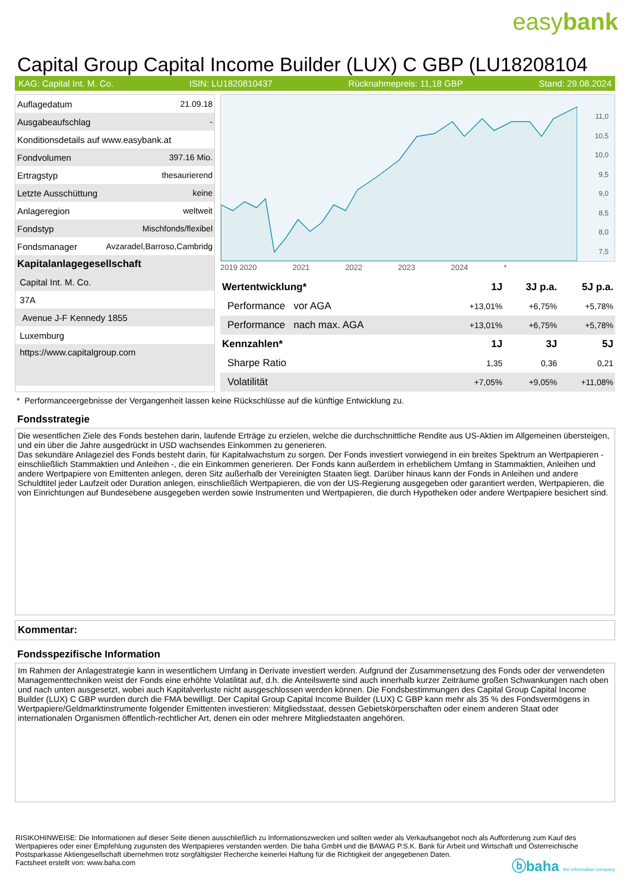easybank
Capital Group Capital Income Builder (LUX) C GBP (LU18208104
KAG: Capital Int. M. Co. ISIN: LU1820810437 Rücknahmepreis: 11,18 GBP Stand: 29.08.2024
| Auflagedatum | 21.09.18 |
| Ausgabeaufschlag | - |
| Konditionsdetails auf www.easybank.at | |
| Fondvolumen | 397.16 Mio. |
| Ertragstyp | thesaurierend |
| Letzte Ausschüttung | keine |
| Anlageregion | weltweit |
| Fondstyp | Mischfonds/flexibel |
| Fondsmanager | Avzaradel,Barroso,Cambridg |
| Kapitalanlagegesellschaft | |
| Capital Int. M. Co. | |
| 37A | |
| Avenue J-F Kennedy 1855 | |
| Luxemburg | |
| https://www.capitalgroup.com | |
11,0
10,5
10,0
9,5
9,0
8,5
8,0
7,5
2019 2020 2021 2022 2023 2024 *
| Wertentwicklung* | 1J | 3J p.a. | 5J p.a. |
| --- | --- | --- | --- |
| Performance vor AGA | +13,01% | +6,75% | +5,78% |
| Performance nach max. AGA | +13,01% | +6,75% | +5,78% |
| Kennzahlen* | 1J | 3J | 5J |
| Sharpe Ratio | 1,35 | 0,36 | 0,21 |
| Volatilität | +7,05% | +9,05% | +11,08% |
* Performanceergebnisse der Vergangenheit lassen keine Rückschlüsse auf die künftige Entwicklung zu.
Fondsstrategie
Die wesentlichen Ziele des Fonds bestehen darin, laufende Erträge zu erzielen, welche die durchschnittliche Rendite aus US-Aktien im Allgemeinen übersteigen, und ein über die Jahre ausgedrückt in USD wachsendes Einkommen zu generieren.
Das sekundäre Anlageziel des Fonds besteht darin, für Kapitalwachstum zu sorgen. Der Fonds investiert vorwiegend in ein breites Spektrum an Wertpapieren - einschließlich Stammaktien und Anleihen -, die ein Einkommen generieren. Der Fonds kann außerdem in erheblichem Umfang in Stammaktien, Anleihen und andere Wertpapiere von Emittenten anlegen, deren Sitz außerhalb der Vereinigten Staaten liegt. Darüber hinaus kann der Fonds in Anleihen und andere Schuldtitel jeder Laufzeit oder Duration anlegen, einschließlich Wertpapieren, die von der US-Regierung ausgegeben oder garantiert werden, Wertpapieren, die von Einrichtungen auf Bundesebene ausgegeben werden sowie Instrumenten und Wertpapieren, die durch Hypotheken oder andere Wertpapiere besichert sind.
Kommentar:
Fondsspezifische Information
Im Rahmen der Anlagestrategie kann in wesentlichem Umfang in Derivate investiert werden. Aufgrund der Zusammensetzung des Fonds oder der verwendeten Managementtechniken weist der Fonds eine erhöhte Volatilität auf, d.h. die Anteilswerte sind auch innerhalb kurzer Zeiträume großen Schwankungen nach oben und nach unten ausgesetzt, wobei auch Kapitalverluste nicht ausgeschlossen werden können. Die Fondsbestimmungen des Capital Group Capital Income Builder (LUX) C GBP wurden durch die FMA bewilligt. Der Capital Group Capital Income Builder (LUX) C GBP kann mehr als 35 % des Fondsvermögens in Wertpapiere/Geldmarktinstrumente folgender Emittenten investieren: Mitgliedsstaat, dessen Gebietskörperschaften oder einem anderen Staat oder internationalen Organismen öffentlich-rechtlicher Art, denen ein oder mehrere Mitgliedstaaten angehören.
RISIKOHINWEISE: Die Informationen auf dieser Seite dienen ausschließlich zu Informationszwecken und sollten weder als Verkaufsangebot noch als Aufforderung zum Kauf des Wertpapieres oder einer Empfehlung zugunsten des Wertpapieres verstanden werden. Die baha GmbH und die BAWAG P.S.K. Bank für Arbeit und Wirtschaft und Österreichische Postsparkasse Aktiengesellschaft übernehmen trotz sorgfältigster Recherche keinerlei Haftung für die Richtigkeit der angegebenen Daten.
Factsheet erstellt von: www.baha.com
ⓑbaha the information company